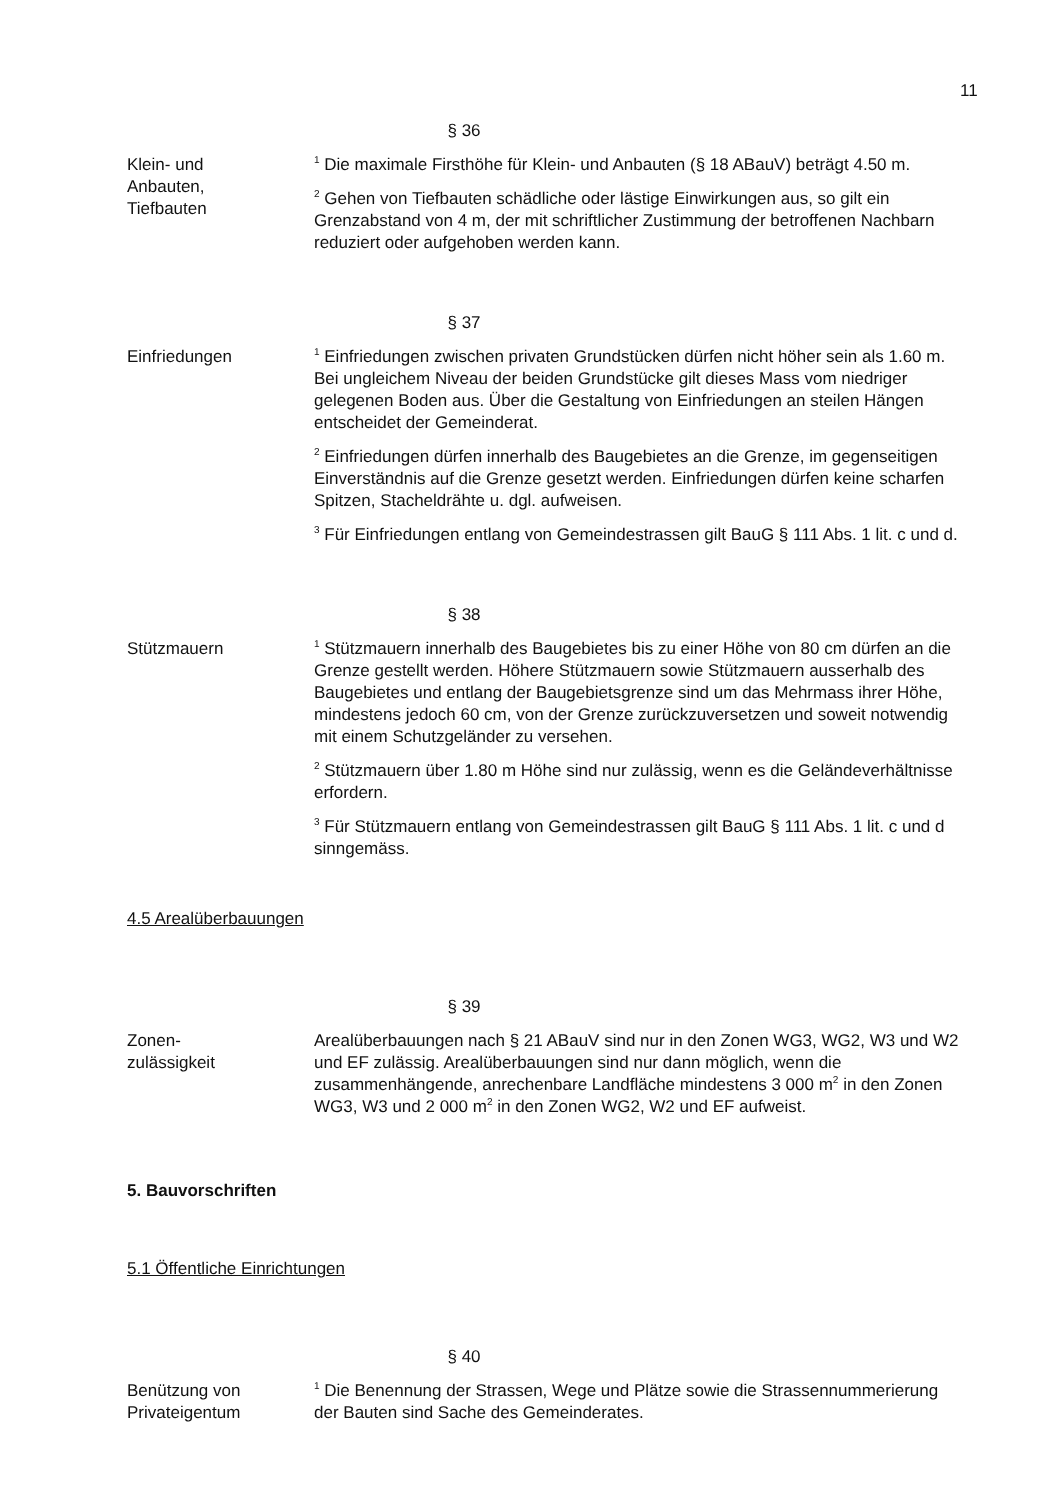11
§ 36
Klein- und
Anbauten,
Tiefbauten
<sup>1</sup> Die maximale Firsthöhe für Klein- und Anbauten (§ 18 ABauV) beträgt 4.50 m.
<sup>2</sup> Gehen von Tiefbauten schädliche oder lästige Einwirkungen aus, so gilt ein Grenzabstand von 4 m, der mit schriftlicher Zustimmung der betroffenen Nachbarn reduziert oder aufgehoben werden kann.
§ 37
Einfriedungen
<sup>1</sup> Einfriedungen zwischen privaten Grundstücken dürfen nicht höher sein als 1.60 m. Bei ungleichem Niveau der beiden Grundstücke gilt dieses Mass vom niedriger gelegenen Boden aus. Über die Gestaltung von Einfriedungen an steilen Hängen entscheidet der Gemeinderat.
<sup>2</sup> Einfriedungen dürfen innerhalb des Baugebietes an die Grenze, im gegenseitigen Einverständnis auf die Grenze gesetzt werden. Einfriedungen dürfen keine scharfen Spitzen, Stacheldrähte u. dgl. aufweisen.
<sup>3</sup> Für Einfriedungen entlang von Gemeindestrassen gilt BauG § 111 Abs. 1 lit. c und d.
§ 38
Stützmauern
<sup>1</sup> Stützmauern innerhalb des Baugebietes bis zu einer Höhe von 80 cm dürfen an die Grenze gestellt werden. Höhere Stützmauern sowie Stützmauern ausserhalb des Baugebietes und entlang der Baugebietsgrenze sind um das Mehrmass ihrer Höhe, mindestens jedoch 60 cm, von der Grenze zurückzuversetzen und soweit notwendig mit einem Schutzgeländer zu versehen.
<sup>2</sup> Stützmauern über 1.80 m Höhe sind nur zulässig, wenn es die Geländeverhältnisse erfordern.
<sup>3</sup> Für Stützmauern entlang von Gemeindestrassen gilt BauG § 111 Abs. 1 lit. c und d sinngemäss.
4.5 Arealüberbauungen
§ 39
Zonen-
zulässigkeit
Arealüberbauungen nach § 21 ABauV sind nur in den Zonen WG3, WG2, W3 und W2 und EF zulässig. Arealüberbauungen sind nur dann möglich, wenn die zusammenhängende, anrechenbare Landfläche mindestens 3 000 m<sup>2</sup> in den Zonen WG3, W3 und 2 000 m<sup>2</sup> in den Zonen WG2, W2 und EF aufweist.
5. Bauvorschriften
5.1 Öffentliche Einrichtungen
§ 40
Benützung von
Privateigentum
<sup>1</sup> Die Benennung der Strassen, Wege und Plätze sowie die Strassennummerierung der Bauten sind Sache des Gemeinderates.